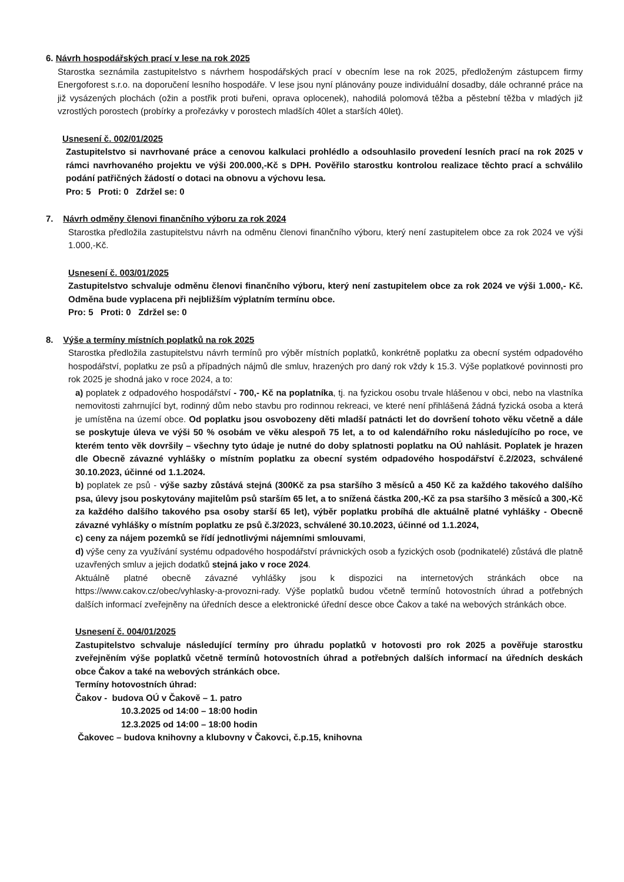6. Návrh hospodářských prací v lese na rok 2025
Starostka seznámila zastupitelstvo s návrhem hospodářských prací v obecním lese na rok 2025, předloženým zástupcem firmy Energoforest s.r.o. na doporučení lesního hospodáře. V lese jsou nyní plánovány pouze individuální dosadby, dále ochranné práce na již vysázených plochách (ožin a postřik proti buřeni, oprava oplocenek), nahodilá polomová těžba a pěstební těžba v mladých již vzrostlých porostech (probírky a prořezávky v porostech mladších 40let a starších 40let).
Usnesení č. 002/01/2025
Zastupitelstvo si navrhované práce a cenovou kalkulaci prohlédlo a odsouhlasilo provedení lesních prací na rok 2025 v rámci navrhovaného projektu ve výši 200.000,-Kč s DPH. Pověřilo starostku kontrolou realizace těchto prací a schválilo podání patřičných žádostí o dotaci na obnovu a výchovu lesa.
Pro: 5 Proti: 0 Zdržel se: 0
7. Návrh odměny členovi finančního výboru za rok 2024
Starostka předložila zastupitelstvu návrh na odměnu členovi finančního výboru, který není zastupitelem obce za rok 2024 ve výši 1.000,-Kč.
Usnesení č. 003/01/2025
Zastupitelstvo schvaluje odměnu členovi finančního výboru, který není zastupitelem obce za rok 2024 ve výši 1.000,- Kč. Odměna bude vyplacena při nejbližším výplatním termínu obce.
Pro: 5 Proti: 0 Zdržel se: 0
8. Výše a termíny místních poplatků na rok 2025
Starostka předložila zastupitelstvu návrh termínů pro výběr místních poplatků, konkrétně poplatku za obecní systém odpadového hospodářství, poplatku ze psů a případných nájmů dle smluv, hrazených pro daný rok vždy k 15.3. Výše poplatkové povinnosti pro rok 2025 je shodná jako v roce 2024, a to:
a) poplatek z odpadového hospodářství - 700,- Kč na poplatníka, tj. na fyzickou osobu trvale hlášenou v obci, nebo na vlastníka nemovitosti zahrnující byt, rodinný dům nebo stavbu pro rodinnou rekreaci, ve které není přihlášená žádná fyzická osoba a která je umístěna na území obce. Od poplatku jsou osvobozeny děti mladší patnácti let do dovršení tohoto věku včetně a dále se poskytuje úleva ve výši 50 % osobám ve věku alespoň 75 let, a to od kalendářního roku následujícího po roce, ve kterém tento věk dovršily – všechny tyto údaje je nutné do doby splatnosti poplatku na OÚ nahlásit. Poplatek je hrazen dle Obecně závazné vyhlášky o místním poplatku za obecní systém odpadového hospodářství č.2/2023, schválené 30.10.2023, účinné od 1.1.2024.
b) poplatek ze psů - výše sazby zůstává stejná (300Kč za psa staršího 3 měsíců a 450 Kč za každého takového dalšího psa, úlevy jsou poskytovány majitelům psů starším 65 let, a to snížená částka 200,-Kč za psa staršího 3 měsíců a 300,-Kč za každého dalšího takového psa osoby starší 65 let), výběr poplatku probíhá dle aktuálně platné vyhlášky - Obecně závazné vyhlášky o místním poplatku ze psů č.3/2023, schválené 30.10.2023, účinné od 1.1.2024,
c) ceny za nájem pozemků se řídí jednotlivými nájemními smlouvami,
d) výše ceny za využívání systému odpadového hospodářství právnických osob a fyzických osob (podnikatelé) zůstává dle platně uzavřených smluv a jejich dodatků stejná jako v roce 2024.
Aktuálně platné obecně závazné vyhlášky jsou k dispozici na internetových stránkách obce na https://www.cakov.cz/obec/vyhlasky-a-provozni-rady. Výše poplatků budou včetně termínů hotovostních úhrad a potřebných dalších informací zveřejněny na úředních desce a elektronické úřední desce obce Čakov a také na webových stránkách obce.
Usnesení č. 004/01/2025
Zastupitelstvo schvaluje následující termíny pro úhradu poplatků v hotovosti pro rok 2025 a pověřuje starostku zveřejněním výše poplatků včetně termínů hotovostních úhrad a potřebných dalších informací na úředních deskách obce Čakov a také na webových stránkách obce.
Termíny hotovostních úhrad:
Čakov - budova OÚ v Čakově – 1. patro
10.3.2025 od 14:00 – 18:00 hodin
12.3.2025 od 14:00 – 18:00 hodin
Čakovec – budova knihovny a klubovny v Čakovci, č.p.15, knihovna